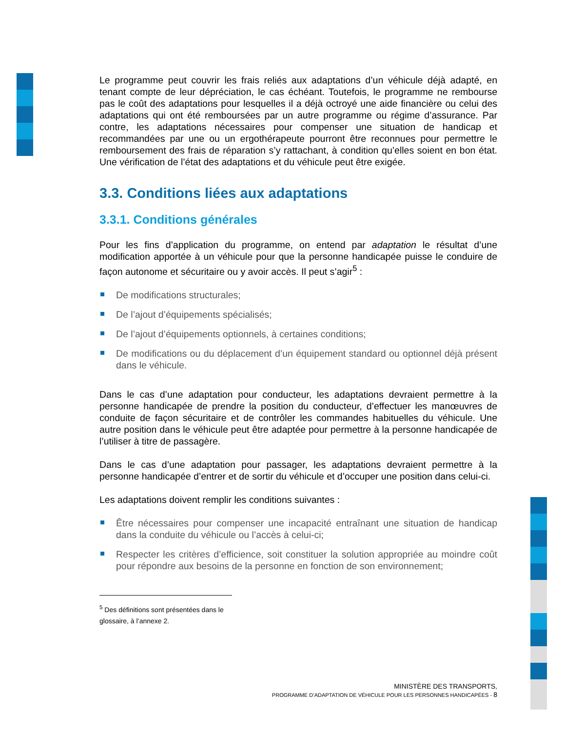Le programme peut couvrir les frais reliés aux adaptations d’un véhicule déjà adapté, en tenant compte de leur dépréciation, le cas échéant. Toutefois, le programme ne rembourse pas le coût des adaptations pour lesquelles il a déjà octroyé une aide financière ou celui des adaptations qui ont été remboursées par un autre programme ou régime d’assurance. Par contre, les adaptations nécessaires pour compenser une situation de handicap et recommandées par une ou un ergothérapeute pourront être reconnues pour permettre le remboursement des frais de réparation s’y rattachant, à condition qu’elles soient en bon état. Une vérification de l’état des adaptations et du véhicule peut être exigée.
3.3. Conditions liées aux adaptations
3.3.1. Conditions générales
Pour les fins d’application du programme, on entend par adaptation le résultat d’une modification apportée à un véhicule pour que la personne handicapée puisse le conduire de façon autonome et sécuritaire ou y avoir accès. Il peut s’agir<sup>5</sup> :
De modifications structurales;
De l’ajout d’équipements spécialisés;
De l’ajout d’équipements optionnels, à certaines conditions;
De modifications ou du déplacement d’un équipement standard ou optionnel déjà présent dans le véhicule.
Dans le cas d’une adaptation pour conducteur, les adaptations devraient permettre à la personne handicapée de prendre la position du conducteur, d’effectuer les manœuvres de conduite de façon sécuritaire et de contrôler les commandes habituelles du véhicule. Une autre position dans le véhicule peut être adaptée pour permettre à la personne handicapée de l’utiliser à titre de passagère.
Dans le cas d’une adaptation pour passager, les adaptations devraient permettre à la personne handicapée d’entrer et de sortir du véhicule et d’occuper une position dans celui-ci.
Les adaptations doivent remplir les conditions suivantes :
Être nécessaires pour compenser une incapacité entraînant une situation de handicap dans la conduite du véhicule ou l’accès à celui-ci;
Respecter les critères d’efficience, soit constituer la solution appropriée au moindre coût pour répondre aux besoins de la personne en fonction de son environnement;
<sup>5</sup> Des définitions sont présentées dans le glossaire, à l’annexe 2.
MINISTÈRE DES TRANSPORTS,
PROGRAMME D’ADAPTATION DE VÉHICULE POUR LES PERSONNES HANDICAPÉES - 8